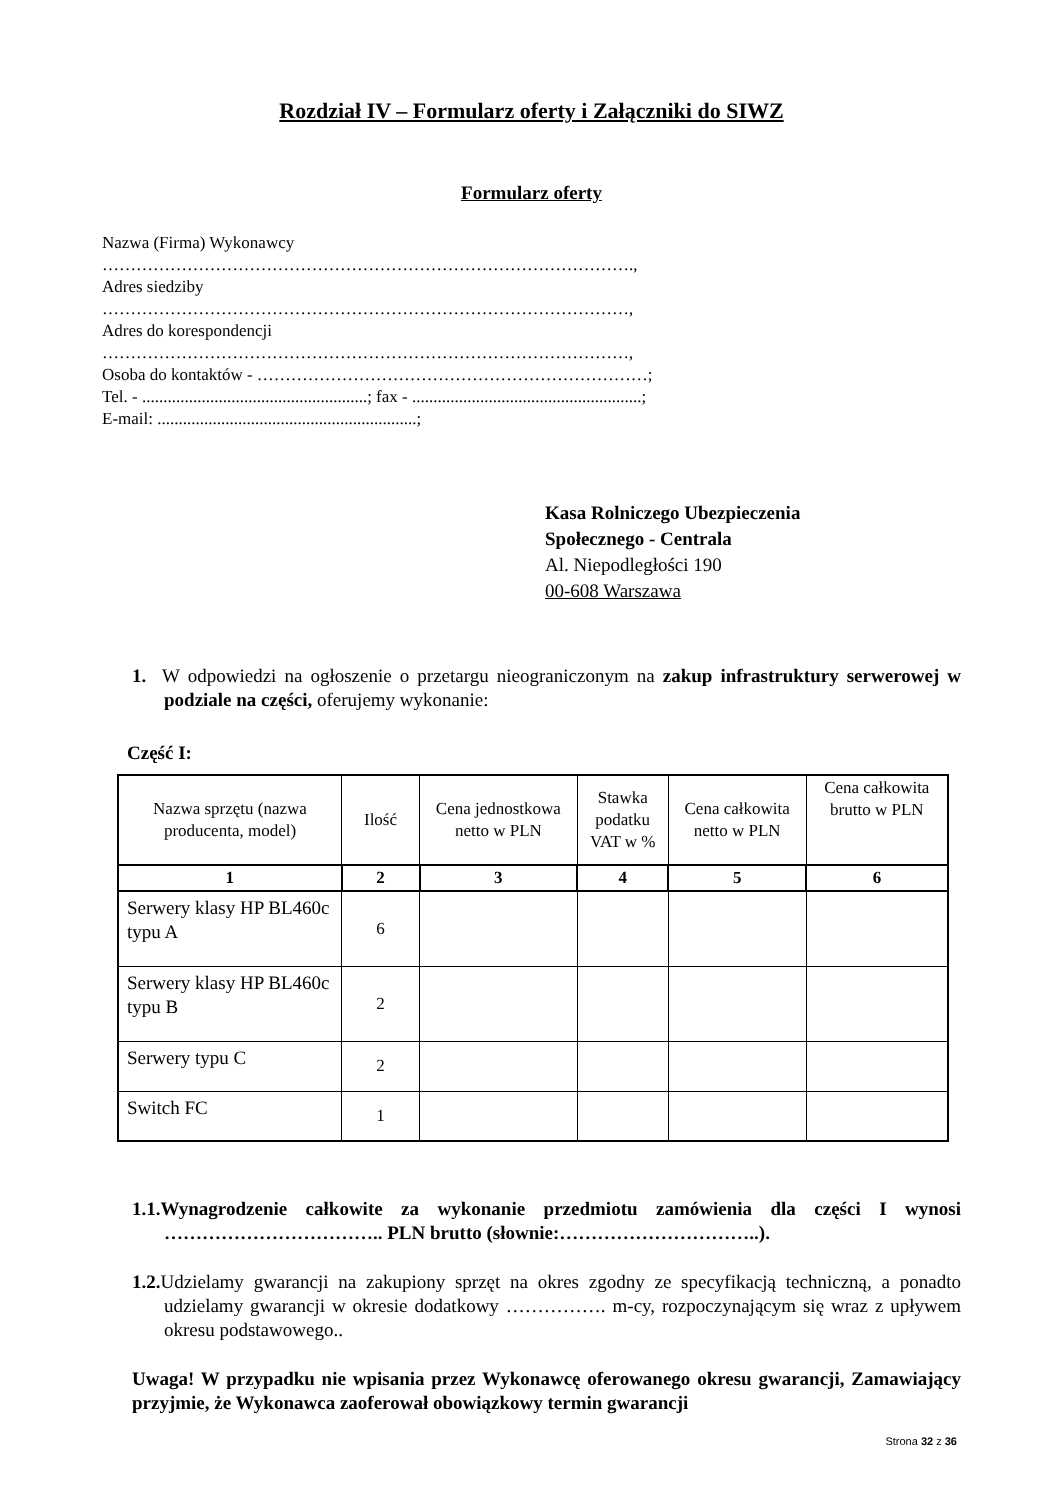Rozdział IV – Formularz oferty i Załączniki do SIWZ
Formularz oferty
Nazwa (Firma) Wykonawcy
………………………………………………………………………………….,
Adres siedziby
…………………………………………………………………………………,
Adres do korespondencji
…………………………………………………………………………………,
Osoba do kontaktów - ……………………………………………………………;
Tel. - .....................................................; fax - ......................................................;
E-mail: .............................................................;
Kasa Rolniczego Ubezpieczenia
Społecznego - Centrala
Al. Niepodległości 190
00-608 Warszawa
1. W odpowiedzi na ogłoszenie o przetargu nieograniczonym na zakup infrastruktury serwerowej w podziale na części, oferujemy wykonanie:
Część I:
| Nazwa sprzętu (nazwa producenta, model) | Ilość | Cena jednostkowa netto w PLN | Stawka podatku VAT w % | Cena całkowita netto w PLN | Cena całkowita brutto w PLN |
| --- | --- | --- | --- | --- | --- |
| 1 | 2 | 3 | 4 | 5 | 6 |
| Serwery klasy HP BL460c typu A | 6 | | | | |
| Serwery klasy HP BL460c typu B | 2 | | | | |
| Serwery typu C | 2 | | | | |
| Switch FC | 1 | | | | |
1.1.Wynagrodzenie całkowite za wykonanie przedmiotu zamówienia dla części I wynosi …………………………….. PLN brutto (słownie:…………………………..).
1.2. Udzielamy gwarancji na zakupiony sprzęt na okres zgodny ze specyfikacją techniczną, a ponadto udzielamy gwarancji w okresie dodatkowy ……………. m-cy, rozpoczynającym się wraz z upływem okresu podstawowego..
Uwaga! W przypadku nie wpisania przez Wykonawcę oferowanego okresu gwarancji, Zamawiający przyjmie, że Wykonawca zaoferował obowiązkowy termin gwarancji
Strona 32 z 36